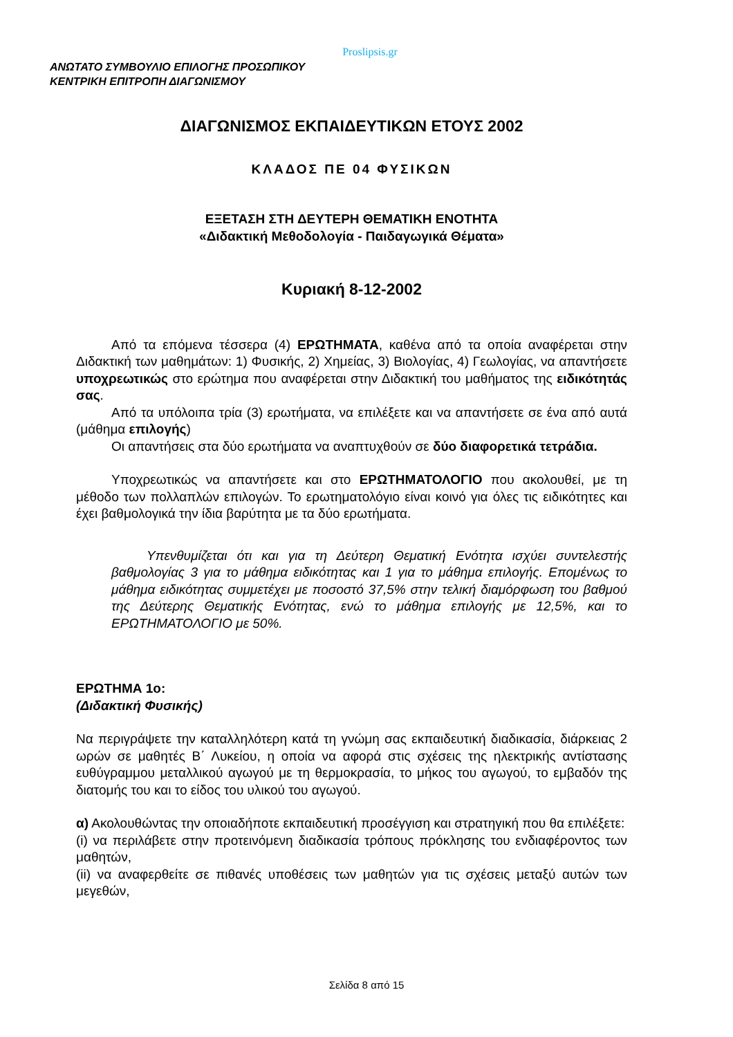Proslipsis.gr
ΑΝΩΤΑΤΟ ΣΥΜΒΟΥΛΙΟ ΕΠΙΛΟΓΗΣ ΠΡΟΣΩΠΙΚΟΥ
ΚΕΝΤΡΙΚΗ ΕΠΙΤΡΟΠΗ ΔΙΑΓΩΝΙΣΜΟΥ
ΔΙΑΓΩΝΙΣΜΟΣ ΕΚΠΑΙΔΕΥΤΙΚΩΝ ΕΤΟΥΣ 2002
ΚΛΑΔΟΣ ΠΕ 04 ΦΥΣΙΚΩΝ
ΕΞΕΤΑΣΗ ΣΤΗ ΔΕΥΤΕΡΗ ΘΕΜΑΤΙΚΗ ΕΝΟΤΗΤΑ
«Διδακτική Μεθοδολογία - Παιδαγωγικά Θέματα»
Κυριακή 8-12-2002
Από τα επόμενα τέσσερα (4) ΕΡΩΤΗΜΑΤΑ, καθένα από τα οποία αναφέρεται στην Διδακτική των μαθημάτων: 1) Φυσικής, 2) Χημείας, 3) Βιολογίας, 4) Γεωλογίας, να απαντήσετε υποχρεωτικώς στο ερώτημα που αναφέρεται στην Διδακτική του μαθήματος της ειδικότητάς σας.
Από τα υπόλοιπα τρία (3) ερωτήματα, να επιλέξετε και να απαντήσετε σε ένα από αυτά (μάθημα επιλογής)
Οι απαντήσεις στα δύο ερωτήματα να αναπτυχθούν σε δύο διαφορετικά τετράδια.
Υποχρεωτικώς να απαντήσετε και στο ΕΡΩΤΗΜΑΤΟΛΟΓΙΟ που ακολουθεί, με τη μέθοδο των πολλαπλών επιλογών. Το ερωτηματολόγιο είναι κοινό για όλες τις ειδικότητες και έχει βαθμολογικά την ίδια βαρύτητα με τα δύο ερωτήματα.
Υπενθυμίζεται ότι και για τη Δεύτερη Θεματική Ενότητα ισχύει συντελεστής βαθμολογίας 3 για το μάθημα ειδικότητας και 1 για το μάθημα επιλογής. Επομένως το μάθημα ειδικότητας συμμετέχει με ποσοστό 37,5% στην τελική διαμόρφωση του βαθμού της Δεύτερης Θεματικής Ενότητας, ενώ το μάθημα επιλογής με 12,5%, και το ΕΡΩΤΗΜΑΤΟΛΟΓΙΟ με 50%.
ΕΡΩΤΗΜΑ 1ο:
(Διδακτική Φυσικής)
Να περιγράψετε την καταλληλότερη κατά τη γνώμη σας εκπαιδευτική διαδικασία, διάρκειας 2 ωρών σε μαθητές Β΄ Λυκείου, η οποία να αφορά στις σχέσεις της ηλεκτρικής αντίστασης ευθύγραμμου μεταλλικού αγωγού με τη θερμοκρασία, το μήκος του αγωγού, το εμβαδόν της διατομής του και το είδος του υλικού του αγωγού.
α) Ακολουθώντας την οποιαδήποτε εκπαιδευτική προσέγγιση και στρατηγική που θα επιλέξετε:
(i) να περιλάβετε στην προτεινόμενη διαδικασία τρόπους πρόκλησης του ενδιαφέροντος των μαθητών,
(ii) να αναφερθείτε σε πιθανές υποθέσεις των μαθητών για τις σχέσεις μεταξύ αυτών των μεγεθών,
Σελίδα 8 από 15